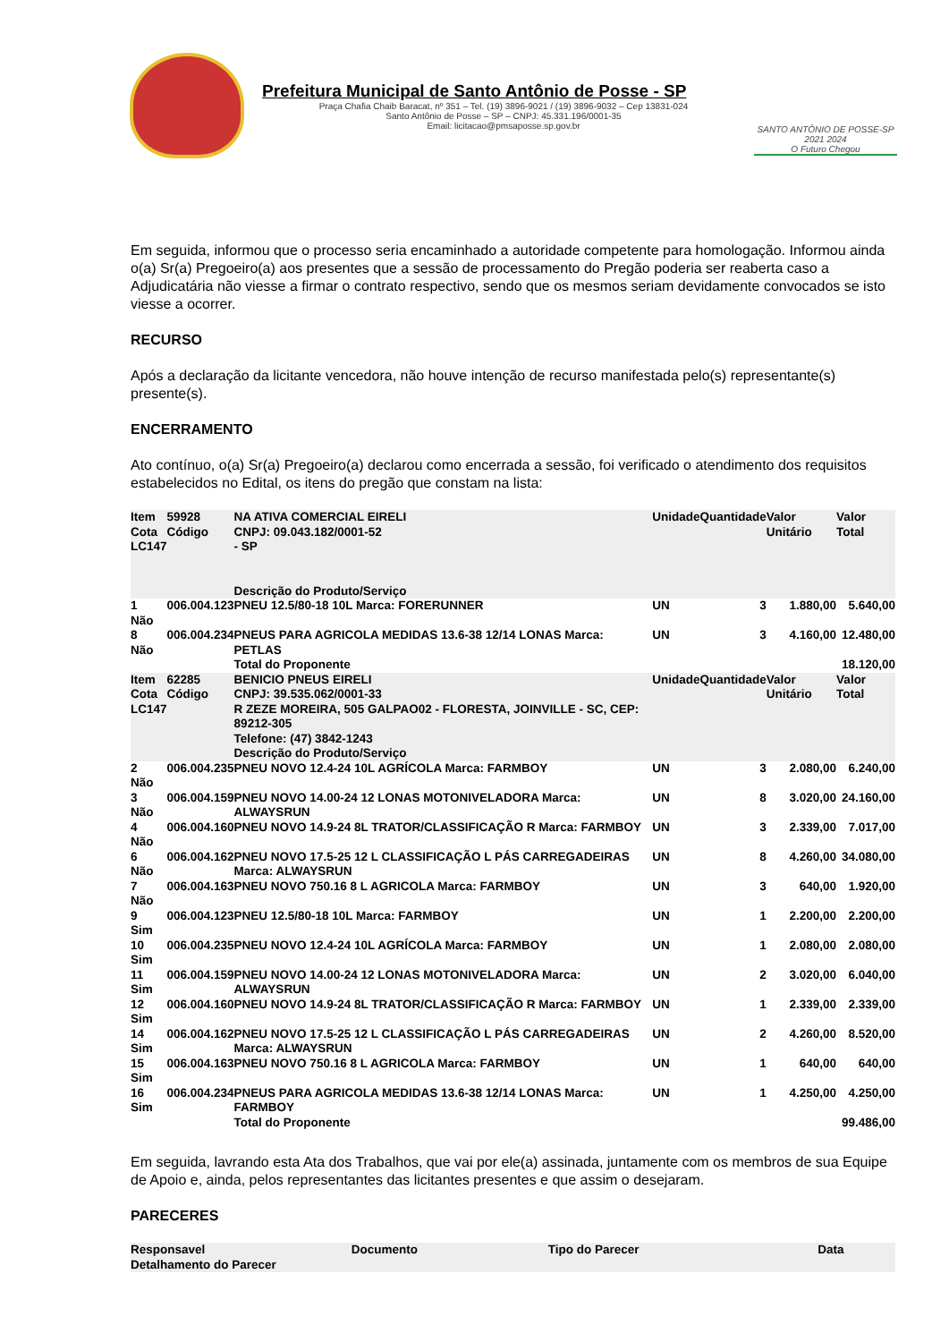Prefeitura Municipal de Santo Antônio de Posse - SP
Praça Chafia Chaib Baracat, nº 351 – Tel. (19) 3896-9021 / (19) 3896-9032 – Cep 13831-024
Santo Antônio de Posse – SP – CNPJ: 45.331.196/0001-35
Email: licitacao@pmsaposse.sp.gov.br
SANTO ANTÔNIO DE POSSE-SP 2021 2024
O Futuro Chegou
Em seguida, informou que o processo seria encaminhado a autoridade competente para homologação. Informou ainda o(a) Sr(a) Pregoeiro(a) aos presentes que a sessão de processamento do Pregão poderia ser reaberta caso a Adjudicatária não viesse a firmar o contrato respectivo, sendo que os mesmos seriam devidamente convocados se isto viesse a ocorrer.
RECURSO
Após a declaração da licitante vencedora, não houve intenção de recurso manifestada pelo(s) representante(s) presente(s).
ENCERRAMENTO
Ato contínuo, o(a) Sr(a) Pregoeiro(a) declarou como encerrada a sessão, foi verificado o atendimento dos requisitos estabelecidos no Edital, os itens do pregão que constam na lista:
| Item Cota LC147 | 59928 Código | NA ATIVA COMERCIAL EIRELI CNPJ: 09.043.182/0001-52 - SP Descrição do Produto/Serviço | Unidade | Quantidade | Valor Unitário | Valor Total |
| --- | --- | --- | --- | --- | --- | --- |
| 1 Não | 006.004.123 | PNEU 12.5/80-18 10L Marca: FORERUNNER | UN | 3 | 1.880,00 | 5.640,00 |
| 8 Não | 006.004.234 | PNEUS PARA AGRICOLA MEDIDAS 13.6-38 12/14 LONAS Marca: PETLAS | UN | 3 | 4.160,00 | 12.480,00 |
| | | Total do Proponente | | | | 18.120,00 |
| Item Cota LC147 | 62285 Código | BENICIO PNEUS EIRELI CNPJ: 39.535.062/0001-33 R ZEZE MOREIRA, 505 GALPAO02 - FLORESTA, JOINVILLE - SC, CEP: 89212-305 Telefone: (47) 3842-1243 Descrição do Produto/Serviço | Unidade | Quantidade | Valor Unitário | Valor Total |
| 2 Não | 006.004.235 | PNEU NOVO 12.4-24 10L AGRÍCOLA Marca: FARMBOY | UN | 3 | 2.080,00 | 6.240,00 |
| 3 Não | 006.004.159 | PNEU NOVO 14.00-24 12 LONAS MOTONIVELADORA Marca: ALWAYSRUN | UN | 8 | 3.020,00 | 24.160,00 |
| 4 Não | 006.004.160 | PNEU NOVO 14.9-24 8L TRATOR/CLASSIFICAÇÃO R Marca: FARMBOY | UN | 3 | 2.339,00 | 7.017,00 |
| 6 Não | 006.004.162 | PNEU NOVO 17.5-25 12 L CLASSIFICAÇÃO L PÁS CARREGADEIRAS Marca: ALWAYSRUN | UN | 8 | 4.260,00 | 34.080,00 |
| 7 Não | 006.004.163 | PNEU NOVO 750.16 8 L AGRICOLA Marca: FARMBOY | UN | 3 | 640,00 | 1.920,00 |
| 9 Sim | 006.004.123 | PNEU 12.5/80-18 10L Marca: FARMBOY | UN | 1 | 2.200,00 | 2.200,00 |
| 10 Sim | 006.004.235 | PNEU NOVO 12.4-24 10L AGRÍCOLA Marca: FARMBOY | UN | 1 | 2.080,00 | 2.080,00 |
| 11 Sim | 006.004.159 | PNEU NOVO 14.00-24 12 LONAS MOTONIVELADORA Marca: ALWAYSRUN | UN | 2 | 3.020,00 | 6.040,00 |
| 12 Sim | 006.004.160 | PNEU NOVO 14.9-24 8L TRATOR/CLASSIFICAÇÃO R Marca: FARMBOY | UN | 1 | 2.339,00 | 2.339,00 |
| 14 Sim | 006.004.162 | PNEU NOVO 17.5-25 12 L CLASSIFICAÇÃO L PÁS CARREGADEIRAS Marca: ALWAYSRUN | UN | 2 | 4.260,00 | 8.520,00 |
| 15 Sim | 006.004.163 | PNEU NOVO 750.16 8 L AGRICOLA Marca: FARMBOY | UN | 1 | 640,00 | 640,00 |
| 16 Sim | 006.004.234 | PNEUS PARA AGRICOLA MEDIDAS 13.6-38 12/14 LONAS Marca: FARMBOY | UN | 1 | 4.250,00 | 4.250,00 |
| | | Total do Proponente | | | | 99.486,00 |
Em seguida, lavrando esta Ata dos Trabalhos, que vai por ele(a) assinada, juntamente com os membros de sua Equipe de Apoio e, ainda, pelos representantes das licitantes presentes e que assim o desejaram.
PARECERES
| Responsavel | Documento | Tipo do Parecer | Data |
| --- | --- | --- | --- |
| Detalhamento do Parecer | | | |